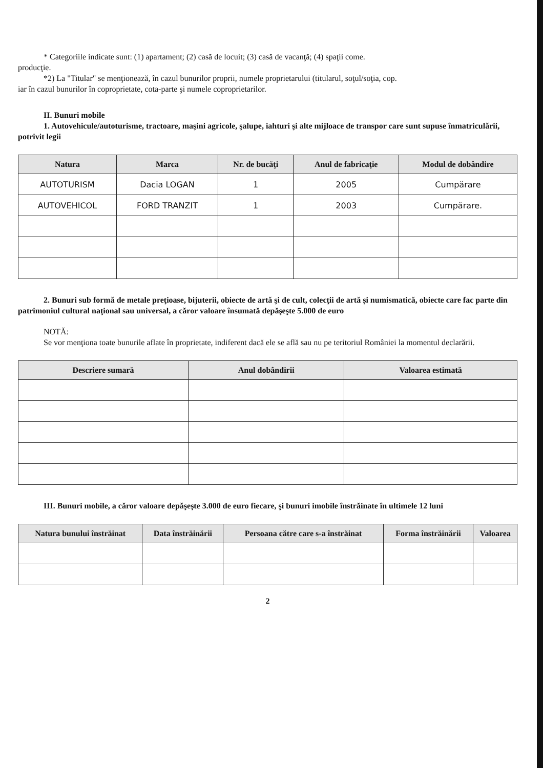* Categoriile indicate sunt: (1) apartament; (2) casă de locuit; (3) casă de vacanţă; (4) spaţii come.
producţie.
*2) La "Titular" se menţionează, în cazul bunurilor proprii, numele proprietarului (titularul, soţul/soţia, cop.
iar în cazul bunurilor în coproprietate, cota-parte şi numele coproprietarilor.
II. Bunuri mobile
1. Autovehicule/autoturisme, tractoare, maşini agricole, şalupe, iahturi şi alte mijloace de transpor care sunt supuse înmatriculării, potrivit legii
| Natura | Marca | Nr. de bucăţi | Anul de fabricaţie | Modul de dobândire |
| --- | --- | --- | --- | --- |
| AUTOTURISM | Dacia LOGAN | 1 | 2005 | Cumpărare |
| AUTOVEHICOL | FORD TRANZIT | 1 | 2003 | Cumpărare. |
2. Bunuri sub formă de metale preţioase, bijuterii, obiecte de artă şi de cult, colecţii de artă şi numismatică, obiecte care fac parte din patrimoniul cultural naţional sau universal, a căror valoare însumată depăşeşte 5.000 de euro
NOTĂ:
Se vor menţiona toate bunurile aflate în proprietate, indiferent dacă ele se află sau nu pe teritoriul României la momentul declarării.
| Descriere sumară | Anul dobândirii | Valoarea estimată |
| --- | --- | --- |
III. Bunuri mobile, a căror valoare depăşeşte 3.000 de euro fiecare, şi bunuri imobile înstrăinate în ultimele 12 luni
| Natura bunului înstrăinat | Data înstrăinării | Persoana către care s-a înstrăinat | Forma înstrăinării | Valoarea |
| --- | --- | --- | --- | --- |
2